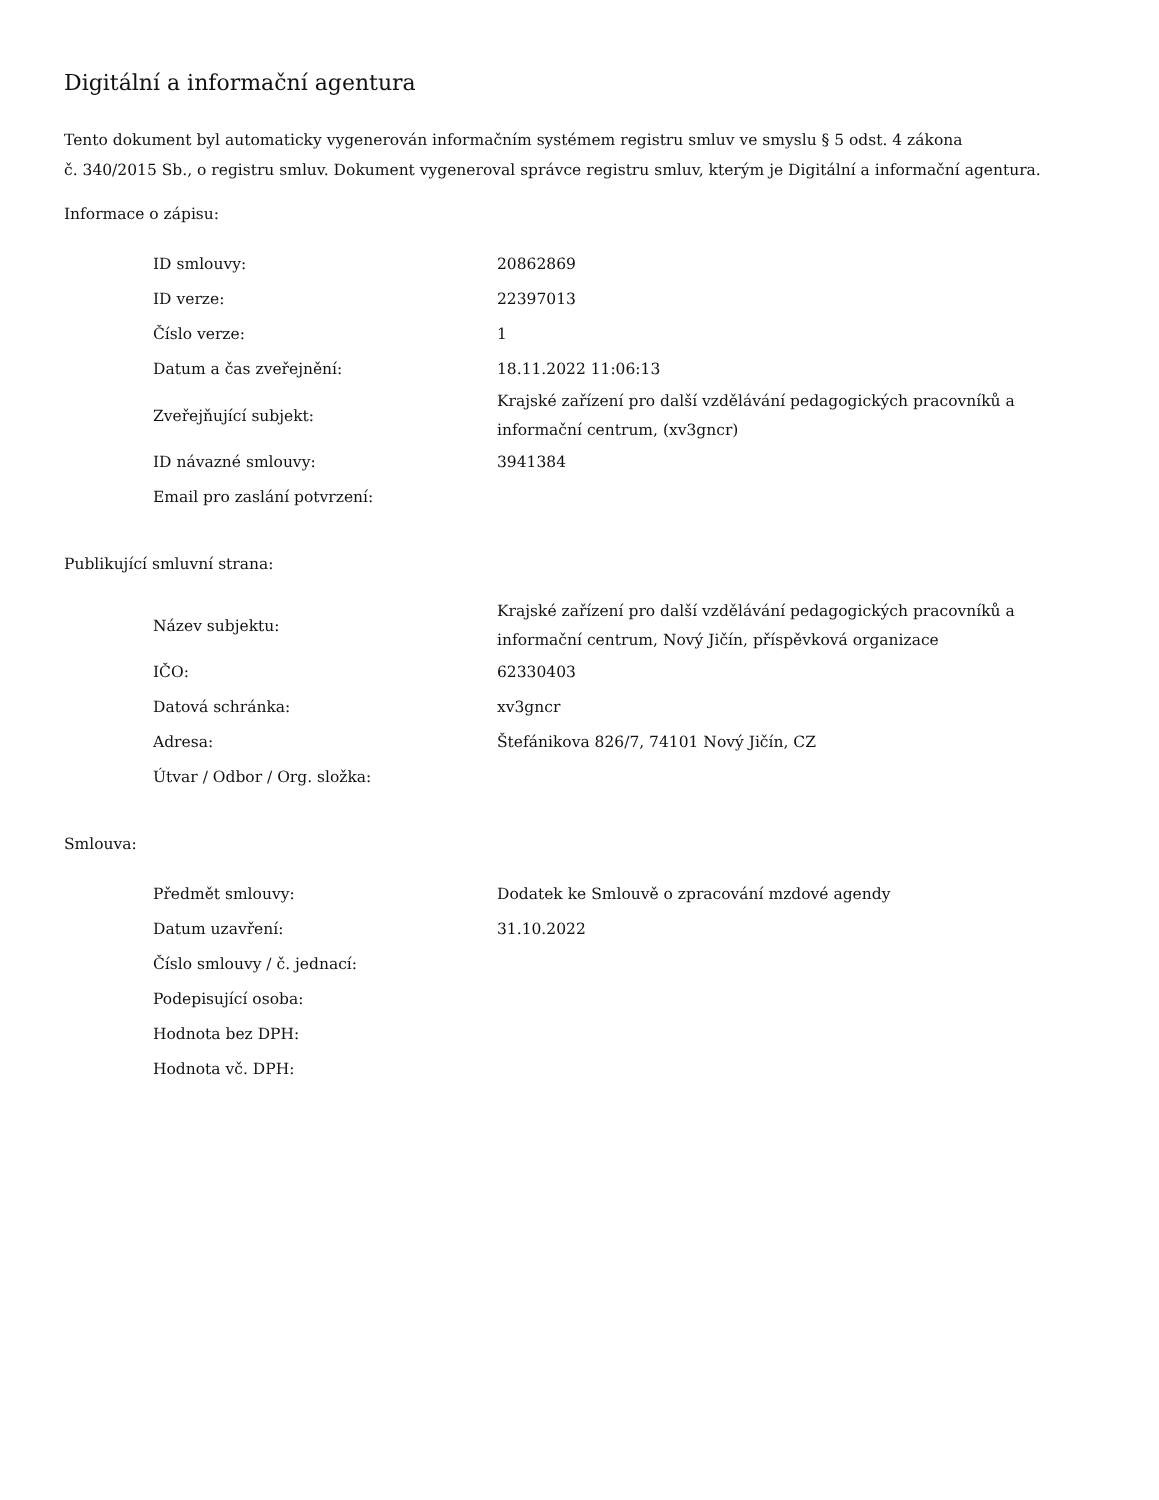Digitální a informační agentura
Tento dokument byl automaticky vygenerován informačním systémem registru smluv ve smyslu § 5 odst. 4 zákona
č. 340/2015 Sb., o registru smluv. Dokument vygeneroval správce registru smluv, kterým je Digitální a informační agentura.
Informace o zápisu:
| ID smlouvy: | 20862869 |
| ID verze: | 22397013 |
| Číslo verze: | 1 |
| Datum a čas zveřejnění: | 18.11.2022 11:06:13 |
| Zveřejňující subjekt: | Krajské zařízení pro další vzdělávání pedagogických pracovníků a informační centrum, (xv3gncr) |
| ID návazné smlouvy: | 3941384 |
| Email pro zaslání potvrzení: | |
Publikující smluvní strana:
| Název subjektu: | Krajské zařízení pro další vzdělávání pedagogických pracovníků a informační centrum, Nový Jičín, příspěvková organizace |
| IČO: | 62330403 |
| Datová schránka: | xv3gncr |
| Adresa: | Štefánikova 826/7, 74101 Nový Jičín, CZ |
| Útvar / Odbor / Org. složka: | |
Smlouva:
| Předmět smlouvy: | Dodatek ke Smlouvě o zpracování mzdové agendy |
| Datum uzavření: | 31.10.2022 |
| Číslo smlouvy / č. jednací: | |
| Podepisující osoba: | |
| Hodnota bez DPH: | |
| Hodnota vč. DPH: | |